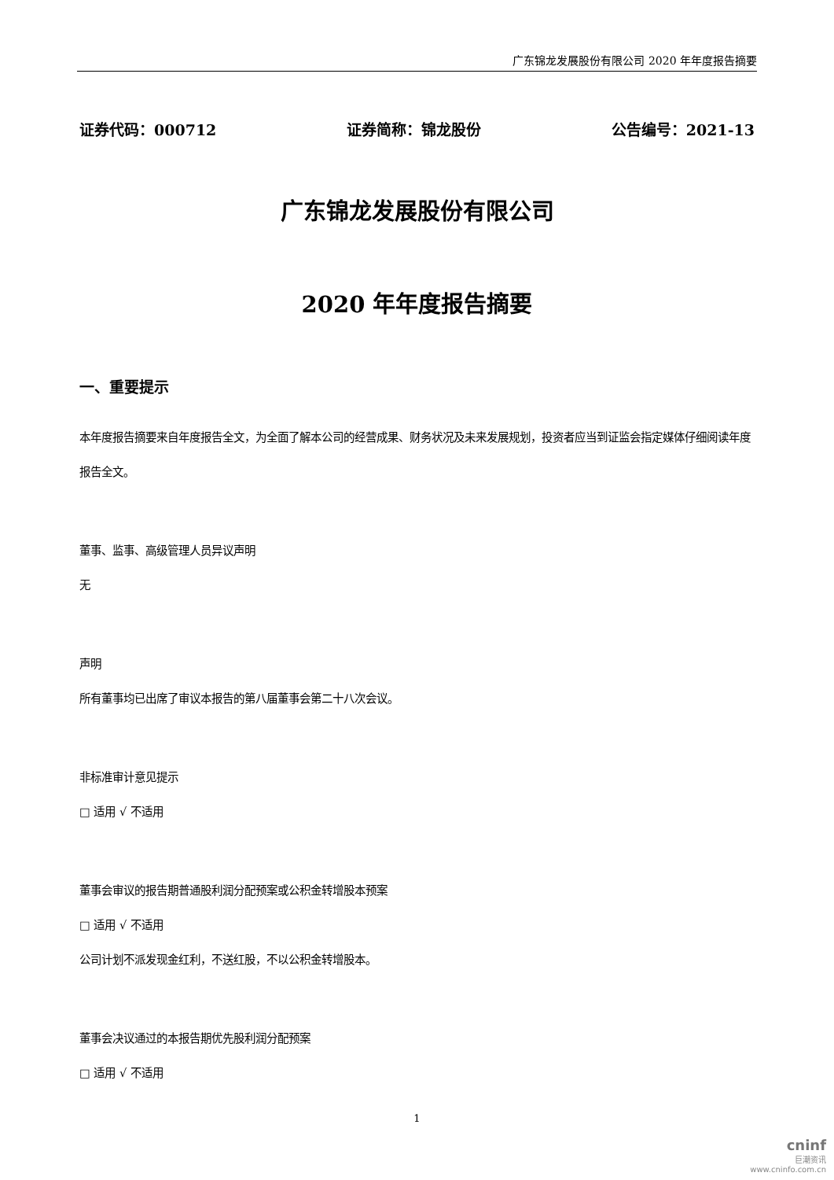广东锦龙发展股份有限公司 2020 年年度报告摘要
证券代码：000712 证券简称：锦龙股份 公告编号：2021-13
广东锦龙发展股份有限公司
2020 年年度报告摘要
一、重要提示
本年度报告摘要来自年度报告全文，为全面了解本公司的经营成果、财务状况及未来发展规划，投资者应当到证监会指定媒体仔细阅读年度报告全文。
董事、监事、高级管理人员异议声明
无
声明
所有董事均已出席了审议本报告的第八届董事会第二十八次会议。
非标准审计意见提示
□ 适用 √ 不适用
董事会审议的报告期普通股利润分配预案或公积金转增股本预案
□ 适用 √ 不适用
公司计划不派发现金红利，不送红股，不以公积金转增股本。
董事会决议通过的本报告期优先股利润分配预案
□ 适用 √ 不适用
1
cninf
巨潮资讯
www.cninfo.com.cn